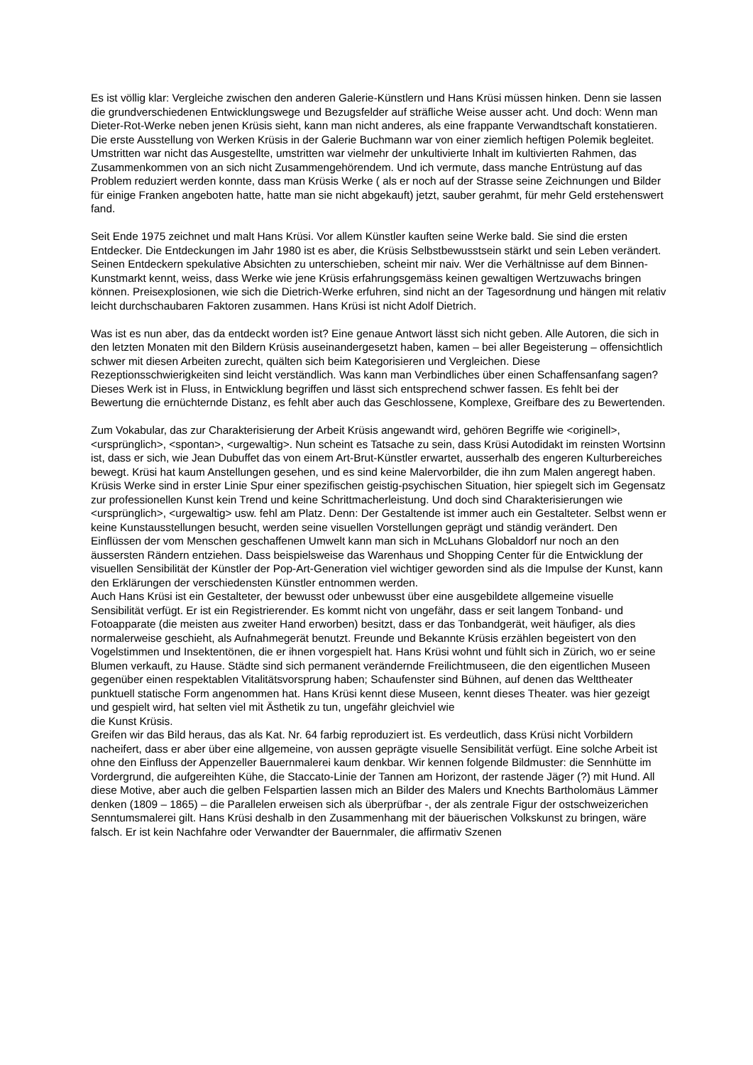Es ist völlig klar: Vergleiche zwischen den anderen Galerie-Künstlern und Hans Krüsi müssen hinken. Denn sie lassen die grundverschiedenen Entwicklungswege und Bezugsfelder auf sträfliche Weise ausser acht. Und doch: Wenn man Dieter-Rot-Werke neben jenen Krüsis sieht, kann man nicht anderes, als eine frappante Verwandtschaft konstatieren.
Die erste Ausstellung von Werken Krüsis in der Galerie Buchmann war von einer ziemlich heftigen Polemik begleitet. Umstritten war nicht das Ausgestellte, umstritten war vielmehr der unkultivierte Inhalt im kultivierten Rahmen, das Zusammenkommen von an sich nicht Zusammengehörendem. Und ich vermute, dass manche Entrüstung auf das Problem reduziert werden konnte, dass man Krüsis Werke ( als er noch auf der Strasse seine Zeichnungen und Bilder für einige Franken angeboten hatte, hatte man sie nicht abgekauft) jetzt, sauber gerahmt, für mehr Geld erstehenswert fand.
Seit Ende 1975 zeichnet und malt Hans Krüsi. Vor allem Künstler kauften seine Werke bald. Sie sind die ersten Entdecker. Die Entdeckungen im Jahr 1980 ist es aber, die Krüsis Selbstbewusstsein stärkt und sein Leben verändert.
Seinen Entdeckern spekulative Absichten zu unterschieben, scheint mir naiv. Wer die Verhältnisse auf dem Binnen-Kunstmarkt kennt, weiss, dass Werke wie jene Krüsis erfahrungsgemäss keinen gewaltigen Wertzuwachs bringen können. Preisexplosionen, wie sich die Dietrich-Werke erfuhren, sind nicht an der Tagesordnung und hängen mit relativ leicht durchschaubaren Faktoren zusammen. Hans Krüsi ist nicht Adolf Dietrich.
Was ist es nun aber, das da entdeckt worden ist? Eine genaue Antwort lässt sich nicht geben. Alle Autoren, die sich in den letzten Monaten mit den Bildern Krüsis auseinandergesetzt haben, kamen – bei aller Begeisterung – offensichtlich schwer mit diesen Arbeiten zurecht, quälten sich beim Kategorisieren und Vergleichen. Diese Rezeptionsschwierigkeiten sind leicht verständlich. Was kann man Verbindliches über einen Schaffensanfang sagen? Dieses Werk ist in Fluss, in Entwicklung begriffen und lässt sich entsprechend schwer fassen. Es fehlt bei der Bewertung die ernüchternde Distanz, es fehlt aber auch das Geschlossene, Komplexe, Greifbare des zu Bewertenden.
Zum Vokabular, das zur Charakterisierung der Arbeit Krüsis angewandt wird, gehören Begriffe wie <originell>, <ursprünglich>, <spontan>, <urgewaltig>. Nun scheint es Tatsache zu sein, dass Krüsi Autodidakt im reinsten Wortsinn ist, dass er sich, wie Jean Dubuffet das von einem Art-Brut-Künstler erwartet, ausserhalb des engeren Kulturbereiches bewegt. Krüsi hat kaum Anstellungen gesehen, und es sind keine Malervorbilder, die ihn zum Malen angeregt haben. Krüsis Werke sind in erster Linie Spur einer spezifischen geistig-psychischen Situation, hier spiegelt sich im Gegensatz zur professionellen Kunst kein Trend und keine Schrittmacherleistung. Und doch sind Charakterisierungen wie <ursprünglich>, <urgewaltig> usw. fehl am Platz. Denn: Der Gestaltende ist immer auch ein Gestalteter. Selbst wenn er keine Kunstausstellungen besucht, werden seine visuellen Vorstellungen geprägt und ständig verändert. Den Einflüssen der vom Menschen geschaffenen Umwelt kann man sich in McLuhans Globaldorf nur noch an den äussersten Rändern entziehen. Dass beispielsweise das Warenhaus und Shopping Center für die Entwicklung der visuellen Sensibilität der Künstler der Pop-Art-Generation viel wichtiger geworden sind als die Impulse der Kunst, kann den Erklärungen der verschiedensten Künstler entnommen werden.
Auch Hans Krüsi ist ein Gestalteter, der bewusst oder unbewusst über eine ausgebildete allgemeine visuelle Sensibilität verfügt. Er ist ein Registrierender. Es kommt nicht von ungefähr, dass er seit langem Tonband- und Fotoapparate (die meisten aus zweiter Hand erworben) besitzt, dass er das Tonbandgerät, weit häufiger, als dies normalerweise geschieht, als Aufnahmegerät benutzt. Freunde und Bekannte Krüsis erzählen begeistert von den Vogelstimmen und Insektentönen, die er ihnen vorgespielt hat. Hans Krüsi wohnt und fühlt sich in Zürich, wo er seine Blumen verkauft, zu Hause. Städte sind sich permanent verändernde Freilichtmuseen, die den eigentlichen Museen gegenüber einen respektablen Vitalitätsvorsprung haben; Schaufenster sind Bühnen, auf denen das Welttheater punktuell statische Form angenommen hat. Hans Krüsi kennt diese Museen, kennt dieses Theater. was hier gezeigt und gespielt wird, hat selten viel mit Ästhetik zu tun, ungefähr gleichviel wie
die Kunst Krüsis.
Greifen wir das Bild heraus, das als Kat. Nr. 64 farbig reproduziert ist. Es verdeutlich, dass Krüsi nicht Vorbildern nacheifert, dass er aber über eine allgemeine, von aussen geprägte visuelle Sensibilität verfügt. Eine solche Arbeit ist ohne den Einfluss der Appenzeller Bauernmalerei kaum denkbar. Wir kennen folgende Bildmuster: die Sennhütte im Vordergrund, die aufgereihten Kühe, die Staccato-Linie der Tannen am Horizont, der rastende Jäger (?) mit Hund. All diese Motive, aber auch die gelben Felspartien lassen mich an Bilder des Malers und Knechts Bartholomäus Lämmer denken (1809 – 1865) – die Parallelen erweisen sich als überprüfbar -, der als zentrale Figur der ostschweizerichen Senntumsmalerei gilt. Hans Krüsi deshalb in den Zusammenhang mit der bäuerischen Volkskunst zu bringen, wäre falsch. Er ist kein Nachfahre oder Verwandter der Bauernmaler, die affirmativ Szenen